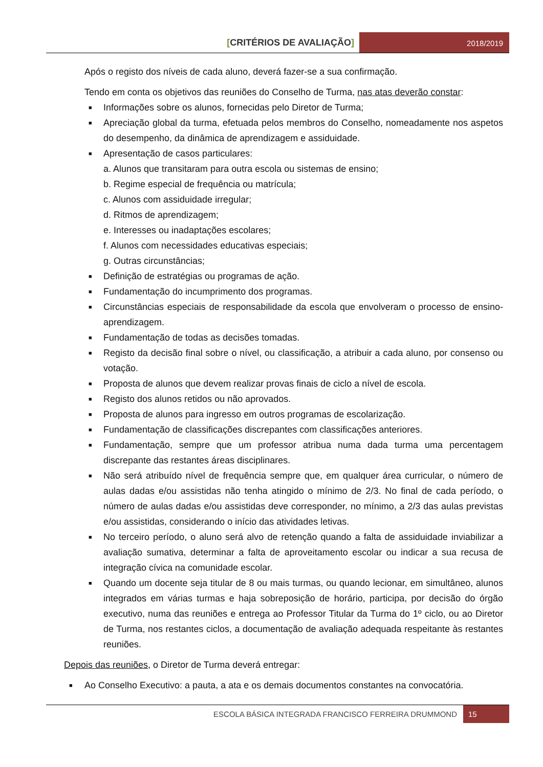[CRITÉRIOS DE AVALIAÇÃO]
2018/2019
Após o registo dos níveis de cada aluno, deverá fazer-se a sua confirmação.
Tendo em conta os objetivos das reuniões do Conselho de Turma, nas atas deverão constar:
■ Informações sobre os alunos, fornecidas pelo Diretor de Turma;
■ Apreciação global da turma, efetuada pelos membros do Conselho, nomeadamente nos aspetos do desempenho, da dinâmica de aprendizagem e assiduidade.
■ Apresentação de casos particulares:
a. Alunos que transitaram para outra escola ou sistemas de ensino;
b. Regime especial de frequência ou matrícula;
c. Alunos com assiduidade irregular;
d. Ritmos de aprendizagem;
e. Interesses ou inadaptações escolares;
f. Alunos com necessidades educativas especiais;
g. Outras circunstâncias;
■ Definição de estratégias ou programas de ação.
■ Fundamentação do incumprimento dos programas.
■ Circunstâncias especiais de responsabilidade da escola que envolveram o processo de ensino-aprendizagem.
■ Fundamentação de todas as decisões tomadas.
■ Registo da decisão final sobre o nível, ou classificação, a atribuir a cada aluno, por consenso ou votação.
■ Proposta de alunos que devem realizar provas finais de ciclo a nível de escola.
■ Registo dos alunos retidos ou não aprovados.
■ Proposta de alunos para ingresso em outros programas de escolarização.
■ Fundamentação de classificações discrepantes com classificações anteriores.
■ Fundamentação, sempre que um professor atribua numa dada turma uma percentagem discrepante das restantes áreas disciplinares.
■ Não será atribuído nível de frequência sempre que, em qualquer área curricular, o número de aulas dadas e/ou assistidas não tenha atingido o mínimo de 2/3. No final de cada período, o número de aulas dadas e/ou assistidas deve corresponder, no mínimo, a 2/3 das aulas previstas e/ou assistidas, considerando o início das atividades letivas.
■ No terceiro período, o aluno será alvo de retenção quando a falta de assiduidade inviabilizar a avaliação sumativa, determinar a falta de aproveitamento escolar ou indicar a sua recusa de integração cívica na comunidade escolar.
■ Quando um docente seja titular de 8 ou mais turmas, ou quando lecionar, em simultâneo, alunos integrados em várias turmas e haja sobreposição de horário, participa, por decisão do órgão executivo, numa das reuniões e entrega ao Professor Titular da Turma do 1º ciclo, ou ao Diretor de Turma, nos restantes ciclos, a documentação de avaliação adequada respeitante às restantes reuniões.
Depois das reuniões, o Diretor de Turma deverá entregar:
■ Ao Conselho Executivo: a pauta, a ata e os demais documentos constantes na convocatória.
ESCOLA BÁSICA INTEGRADA FRANCISCO FERREIRA DRUMMOND
15